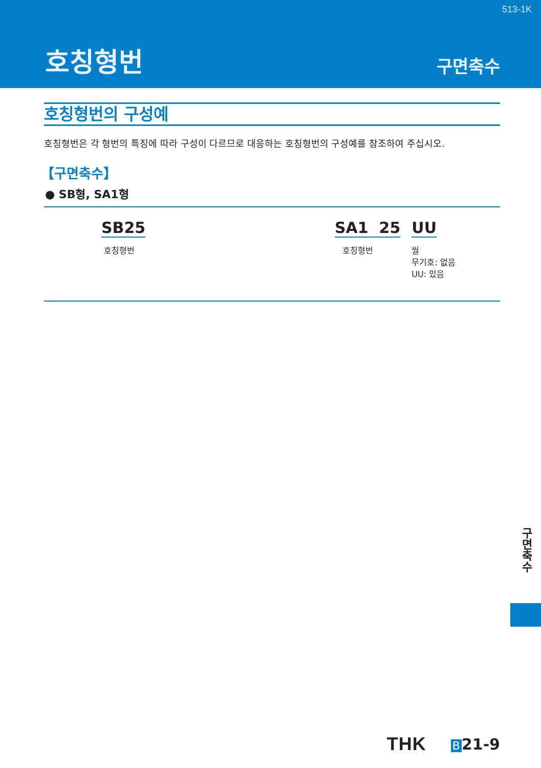513-1K
호칭형번 구면축수
호칭형번의 구성예
호칭형번은 각 형번의 특징에 따라 구성이 다르므로 대응하는 호칭형번의 구성예를 참조하여 주십시오.
【구면축수】
● SB형, SA1형
SB25
호칭형번
SA1 25
호칭형번
UU
씰
무기호: 없음
UU: 있음
구면축수
THK B 21-9